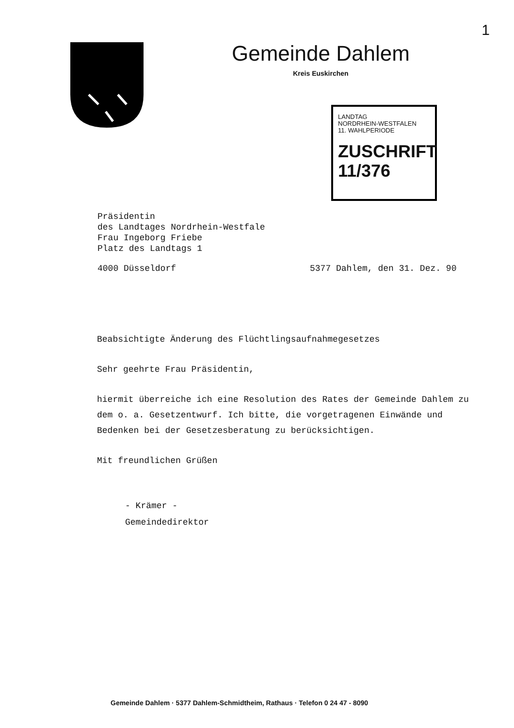1
Gemeinde Dahlem
Kreis Euskirchen
LANDTAG
NORDRHEIN-WESTFALEN
11. WAHLPERIODE
ZUSCHRIFT
11/376
Präsidentin
des Landtages Nordrhein-Westfale
Frau Ingeborg Friebe
Platz des Landtags 1
4000 Düsseldorf 5377 Dahlem, den 31. Dez. 90
Beabsichtigte Änderung des Flüchtlingsaufnahmegesetzes
Sehr geehrte Frau Präsidentin,
hiermit überreiche ich eine Resolution des Rates der Gemeinde Dahlem zu dem o. a. Gesetzentwurf. Ich bitte, die vorgetragenen Einwände und Bedenken bei der Gesetzesberatung zu berücksichtigen.
Mit freundlichen Grüßen
- Krämer -
Gemeindedirektor
Gemeinde Dahlem · 5377 Dahlem-Schmidtheim, Rathaus · Telefon 0 24 47 - 8090